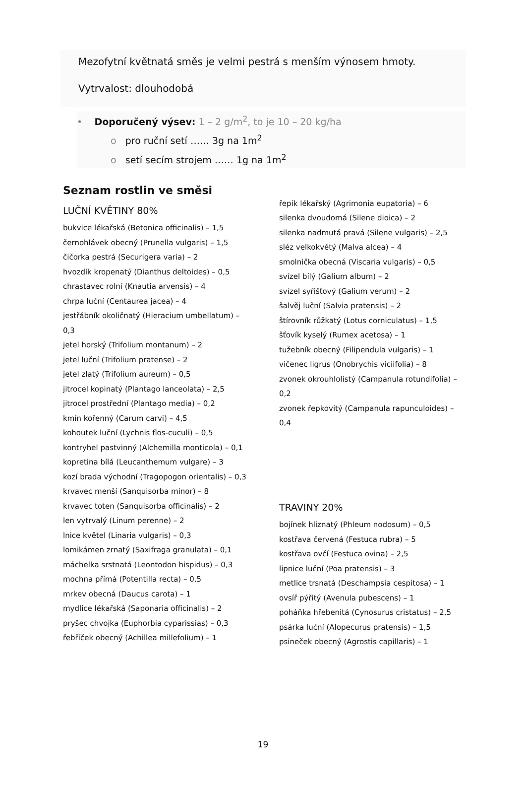Mezofytní květnatá směs je velmi pestrá s menším výnosem hmoty.
Vytrvalost: dlouhodobá
• Doporučený výsev: 1 – 2 g/m<sup>2</sup>, to je 10 – 20 kg/ha
o pro ruční setí …… 3g na 1m<sup>2</sup>
o setí secím strojem …… 1g na 1m<sup>2</sup>
Seznam rostlin ve směsi
LUČNÍ KVĚTINY 80%
bukvice lékařská (Betonica officinalis) – 1,5
černohlávek obecný (Prunella vulgaris) – 1,5
čičorka pestrá (Securigera varia) – 2
hvozdík kropenatý (Dianthus deltoides) – 0,5
chrastavec rolní (Knautia arvensis) – 4
chrpa luční (Centaurea jacea) – 4
jestřábník okoličnatý (Hieracium umbellatum) – 0,3
jetel horský (Trifolium montanum) – 2
jetel luční (Trifolium pratense) – 2
jetel zlatý (Trifolium aureum) – 0,5
jitrocel kopinatý (Plantago lanceolata) – 2,5
jitrocel prostřední (Plantago media) – 0,2
kmín kořenný (Carum carvi) – 4,5
kohoutek luční (Lychnis flos-cuculi) – 0,5
kontryhel pastvinný (Alchemilla monticola) – 0,1
kopretina bílá (Leucanthemum vulgare) – 3
kozí brada východní (Tragopogon orientalis) – 0,3
krvavec menší (Sanquisorba minor) – 8
krvavec toten (Sanquisorba officinalis) – 2
len vytrvalý (Linum perenne) – 2
lnice květel (Linaria vulgaris) – 0,3
lomikámen zrnatý (Saxifraga granulata) – 0,1
máchelka srstnatá (Leontodon hispidus) – 0,3
mochna přímá (Potentilla recta) – 0,5
mrkev obecná (Daucus carota) – 1
mydlice lékařská (Saponaria officinalis) – 2
pryšec chvojka (Euphorbia cyparissias) – 0,3
řebříček obecný (Achillea millefolium) – 1
řepík lékařský (Agrimonia eupatoria) – 6
silenka dvoudomá (Silene dioica) – 2
silenka nadmutá pravá (Silene vulgaris) – 2,5
sléz velkokvětý (Malva alcea) – 4
smolnička obecná (Viscaria vulgaris) – 0,5
svízel bílý (Galium album) – 2
svízel syřišťový (Galium verum) – 2
šalvěj luční (Salvia pratensis) – 2
štírovník růžkatý (Lotus corniculatus) – 1,5
šťovík kyselý (Rumex acetosa) – 1
tužebník obecný (Filipendula vulgaris) – 1
vičenec ligrus (Onobrychis viciifolia) – 8
zvonek okrouhlolistý (Campanula rotundifolia) – 0,2
zvonek řepkovitý (Campanula rapunculoides) – 0,4
TRAVINY 20%
bojínek hliznatý (Phleum nodosum) – 0,5
kostřava červená (Festuca rubra) – 5
kostřava ovčí (Festuca ovina) – 2,5
lipnice luční (Poa pratensis) – 3
metlice trsnatá (Deschampsia cespitosa) – 1
ovsíř pýřitý (Avenula pubescens) – 1
poháňka hřebenitá (Cynosurus cristatus) – 2,5
psárka luční (Alopecurus pratensis) – 1,5
psineček obecný (Agrostis capillaris) – 1
19